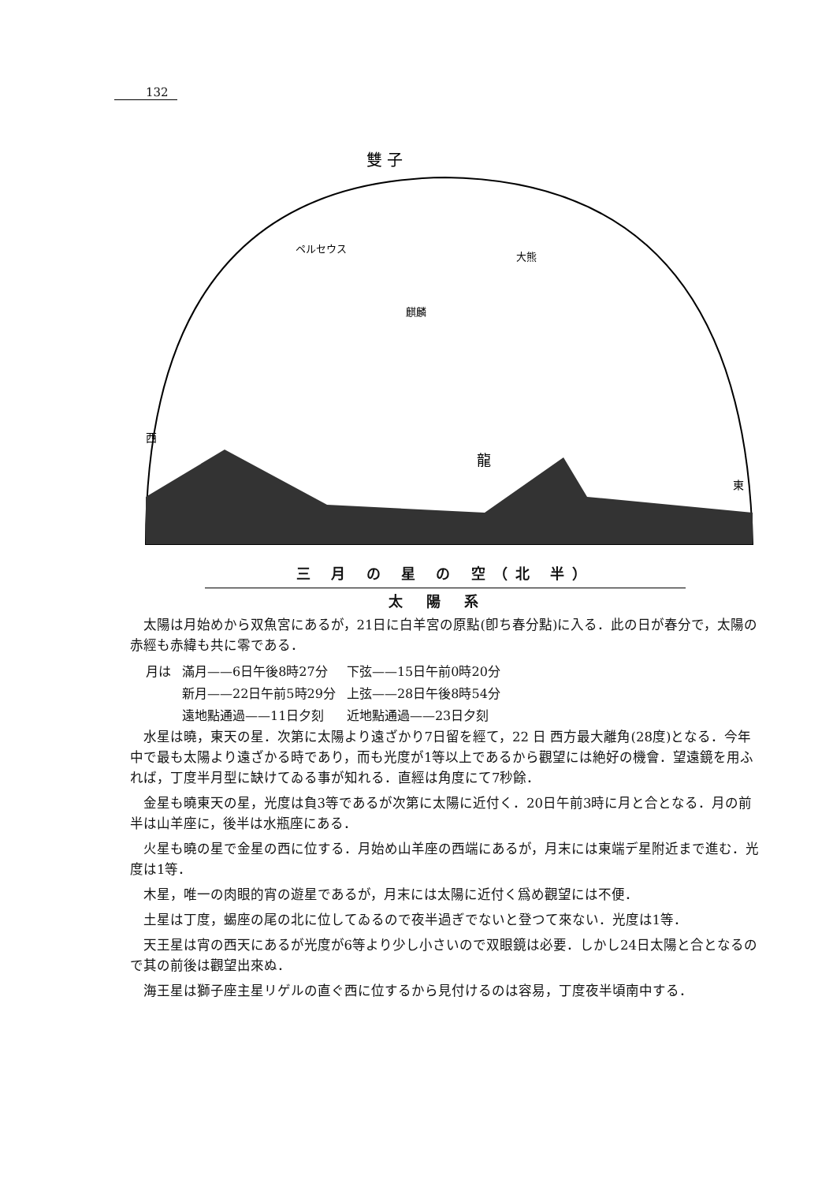132
雙 子
ペルセウス
麒麟
大熊
龍
西
東
三 月 の 星 の 空（北 半）
太陽系
太陽は月始めから双魚宮にあるが，21日に白羊宮の原點(卽ち春分點)に入る．此の日が春分で，太陽の赤經も赤緯も共に零である．
| 月は | 滿月——6日午後8時27分 | 下弦——15日午前0時20分 |
| | 新月——22日午前5時29分 | 上弦——28日午後8時54分 |
| | 遠地點通過——11日夕刻 | 近地點通過——23日夕刻 |
水星は曉，東天の星．次第に太陽より遠ざかり7日留を經て，22 日 西方最大離角(28度)となる．今年中で最も太陽より遠ざかる時であり，而も光度が1等以上であるから觀望には絶好の機會．望遠鏡を用ふれば，丁度半月型に缺けてゐる事が知れる．直經は角度にて7秒餘．
金星も曉東天の星，光度は負3等であるが次第に太陽に近付く．20日午前3時に月と合となる．月の前半は山羊座に，後半は水瓶座にある．
火星も曉の星で金星の西に位する．月始め山羊座の西端にあるが，月末には東端デ星附近まで進む．光度は1等．
木星，唯一の肉眼的宵の遊星であるが，月末には太陽に近付く爲め觀望には不便．
土星は丁度，蝎座の尾の北に位してゐるので夜半過ぎでないと登つて來ない．光度は1等．
天王星は宵の西天にあるが光度が6等より少し小さいので双眼鏡は必要．しかし24日太陽と合となるので其の前後は觀望出來ぬ．
海王星は獅子座主星リゲルの直ぐ西に位するから見付けるのは容易，丁度夜半頃南中する．